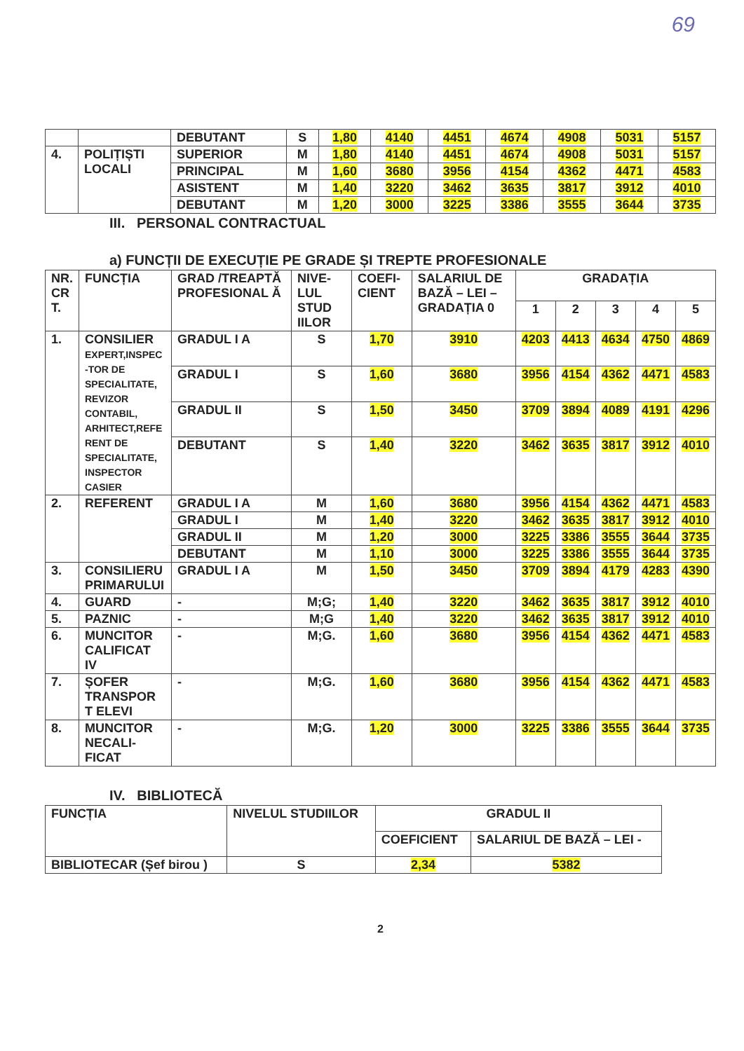69
| | | DEBUTANT | S | 1,80 | 4140 | 4451 | 4674 | 4908 | 5031 | 5157 |
| 4. | POLIȚIȘTI LOCALI | SUPERIOR | M | 1,80 | 4140 | 4451 | 4674 | 4908 | 5031 | 5157 |
| | | PRINCIPAL | M | 1,60 | 3680 | 3956 | 4154 | 4362 | 4471 | 4583 |
| | | ASISTENT | M | 1,40 | 3220 | 3462 | 3635 | 3817 | 3912 | 4010 |
| | | DEBUTANT | M | 1,20 | 3000 | 3225 | 3386 | 3555 | 3644 | 3735 |
III. PERSONAL CONTRACTUAL
a) FUNCȚII DE EXECUȚIE PE GRADE ȘI TREPTE PROFESIONALE
| NR. CR T. | FUNCȚIA | GRAD /TREAPTĂ PROFESIONAL Ă | NIVE-LUL STUD IILOR | COEFI-CIENT | SALARIUL DE BAZĂ – LEI – GRADAȚIA 0 | GRADAȚIA | | | | |
| --- | --- | --- | --- | --- | --- | --- | --- | --- | --- | --- |
| | | | | | | 1 | 2 | 3 | 4 | 5 |
| 1. | CONSILIER EXPERT,INSPEC -TOR DE SPECIALITATE, REVIZOR CONTABIL, ARHITECT,REFE RENT DE SPECIALITATE, INSPECTOR CASIER | GRADUL I A | S | 1,70 | 3910 | 4203 | 4413 | 4634 | 4750 | 4869 |
| | | GRADUL I | S | 1,60 | 3680 | 3956 | 4154 | 4362 | 4471 | 4583 |
| | | GRADUL II | S | 1,50 | 3450 | 3709 | 3894 | 4089 | 4191 | 4296 |
| | | DEBUTANT | S | 1,40 | 3220 | 3462 | 3635 | 3817 | 3912 | 4010 |
| 2. | REFERENT | GRADUL I A | M | 1,60 | 3680 | 3956 | 4154 | 4362 | 4471 | 4583 |
| | | GRADUL I | M | 1,40 | 3220 | 3462 | 3635 | 3817 | 3912 | 4010 |
| | | GRADUL II | M | 1,20 | 3000 | 3225 | 3386 | 3555 | 3644 | 3735 |
| | | DEBUTANT | M | 1,10 | 3000 | 3225 | 3386 | 3555 | 3644 | 3735 |
| 3. | CONSILIERU PRIMARULUI | GRADUL I A | M | 1,50 | 3450 | 3709 | 3894 | 4179 | 4283 | 4390 |
| 4. | GUARD | - | M;G; | 1,40 | 3220 | 3462 | 3635 | 3817 | 3912 | 4010 |
| 5. | PAZNIC | - | M;G | 1,40 | 3220 | 3462 | 3635 | 3817 | 3912 | 4010 |
| 6. | MUNCITOR CALIFICAT IV | - | M;G. | 1,60 | 3680 | 3956 | 4154 | 4362 | 4471 | 4583 |
| 7. | ȘOFER TRANSPOR T ELEVI | - | M;G. | 1,60 | 3680 | 3956 | 4154 | 4362 | 4471 | 4583 |
| 8. | MUNCITOR NECALI-FICAT | - | M;G. | 1,20 | 3000 | 3225 | 3386 | 3555 | 3644 | 3735 |
IV. BIBLIOTECĂ
| FUNCȚIA | NIVELUL STUDIILOR | GRADUL II | |
| --- | --- | --- | --- |
| | | COEFICIENT | SALARIUL DE BAZĂ – LEI - |
| BIBLIOTECAR (Șef birou ) | S | 2,34 | 5382 |
2